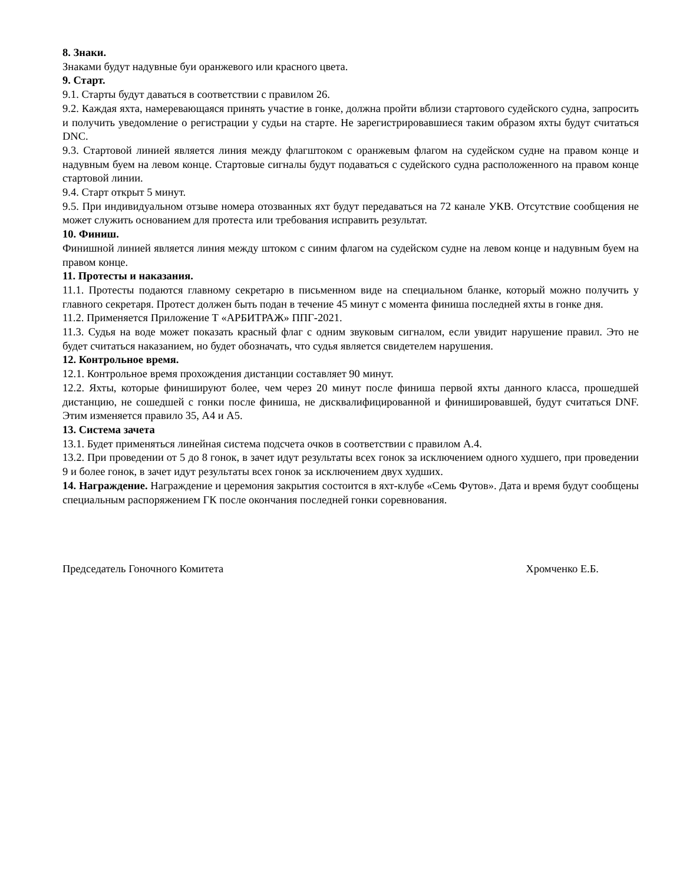8. Знаки.
Знаками будут надувные буи оранжевого или красного цвета.
9. Старт.
9.1. Старты будут даваться в соответствии с правилом 26.
9.2. Каждая яхта, намеревающаяся принять участие в гонке, должна пройти вблизи стартового судейского судна, запросить и получить уведомление о регистрации у судьи на старте. Не зарегистрировавшиеся таким образом яхты будут считаться DNC.
9.3. Стартовой линией является линия между флагштоком с оранжевым флагом на судейском судне на правом конце и надувным буем на левом конце. Стартовые сигналы будут подаваться с судейского судна расположенного на правом конце стартовой линии.
9.4. Старт открыт 5 минут.
9.5. При индивидуальном отзыве номера отозванных яхт будут передаваться на 72 канале УКВ. Отсутствие сообщения не может служить основанием для протеста или требования исправить результат.
10. Финиш.
Финишной линией является линия между штоком с синим флагом на судейском судне на левом конце и надувным буем на правом конце.
11. Протесты и наказания.
11.1. Протесты подаются главному секретарю в письменном виде на специальном бланке, который можно получить у главного секретаря. Протест должен быть подан в течение 45 минут с момента финиша последней яхты в гонке дня.
11.2. Применяется Приложение Т «АРБИТРАЖ» ППГ-2021.
11.3. Судья на воде может показать красный флаг с одним звуковым сигналом, если увидит нарушение правил. Это не будет считаться наказанием, но будет обозначать, что судья является свидетелем нарушения.
12. Контрольное время.
12.1. Контрольное время прохождения дистанции составляет 90 минут.
12.2. Яхты, которые финишируют более, чем через 20 минут после финиша первой яхты данного класса, прошедшей дистанцию, не сошедшей с гонки после финиша, не дисквалифицированной и финишировавшей, будут считаться DNF. Этим изменяется правило 35, А4 и А5.
13. Система зачета
13.1. Будет применяться линейная система подсчета очков в соответствии с правилом А.4.
13.2. При проведении от 5 до 8 гонок, в зачет идут результаты всех гонок за исключением одного худшего, при проведении 9 и более гонок, в зачет идут результаты всех гонок за исключением двух худших.
14. Награждение. Награждение и церемония закрытия состоится в яхт-клубе «Семь Футов». Дата и время будут сообщены специальным распоряжением ГК после окончания последней гонки соревнования.
Председатель Гоночного Комитета Хромченко Е.Б.